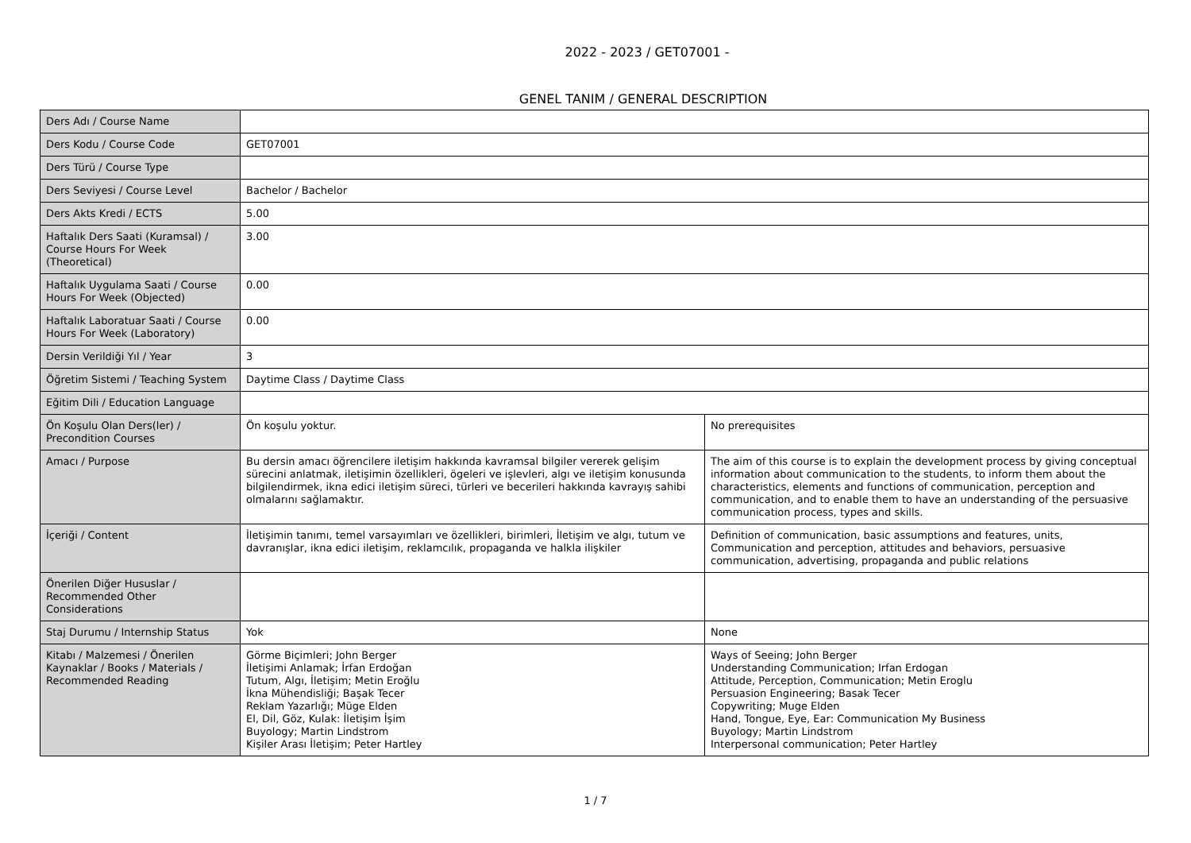2022 - 2023 / GET07001 -
GENEL TANIM / GENERAL DESCRIPTION
| Ders Adı / Course Name | | |
| Ders Kodu / Course Code | GET07001 | |
| Ders Türü / Course Type | | |
| Ders Seviyesi / Course Level | Bachelor / Bachelor | |
| Ders Akts Kredi / ECTS | 5.00 | |
| Haftalık Ders Saati (Kuramsal) / Course Hours For Week (Theoretical) | 3.00 | |
| Haftalık Uygulama Saati / Course Hours For Week (Objected) | 0.00 | |
| Haftalık Laboratuar Saati / Course Hours For Week (Laboratory) | 0.00 | |
| Dersin Verildiği Yıl / Year | 3 | |
| Öğretim Sistemi / Teaching System | Daytime Class / Daytime Class | |
| Eğitim Dili / Education Language | | |
| Ön Koşulu Olan Ders(ler) / Precondition Courses | Ön koşulu yoktur. | No prerequisites |
| Amacı / Purpose | Bu dersin amacı öğrencilere iletişim hakkında kavramsal bilgiler vererek gelişim sürecini anlatmak, iletişimin özellikleri, ögeleri ve işlevleri, algı ve iletişim konusunda bilgilendirmek, ikna edici iletişim süreci, türleri ve becerileri hakkında kavrayış sahibi olmalarını sağlamaktır. | The aim of this course is to explain the development process by giving conceptual information about communication to the students, to inform them about the characteristics, elements and functions of communication, perception and communication, and to enable them to have an understanding of the persuasive communication process, types and skills. |
| İçeriği / Content | İletişimin tanımı, temel varsayımları ve özellikleri, birimleri, İletişim ve algı, tutum ve davranışlar, ikna edici iletişim, reklamcılık, propaganda ve halkla ilişkiler | Definition of communication, basic assumptions and features, units, Communication and perception, attitudes and behaviors, persuasive communication, advertising, propaganda and public relations |
| Önerilen Diğer Hususlar / Recommended Other Considerations | | |
| Staj Durumu / Internship Status | Yok | None |
| Kitabı / Malzemesi / Önerilen Kaynaklar / Books / Materials / Recommended Reading | Görme Biçimleri; John Berger İletişimi Anlamak; İrfan Erdoğan Tutum, Algı, İletişim; Metin Eroğlu İkna Mühendisliği; Başak Tecer Reklam Yazarlığı; Müge Elden El, Dil, Göz, Kulak: İletişim İşim Buyology; Martin Lindstrom Kişiler Arası İletişim; Peter Hartley | Ways of Seeing; John Berger Understanding Communication; Irfan Erdogan Attitude, Perception, Communication; Metin Eroglu Persuasion Engineering; Basak Tecer Copywriting; Muge Elden Hand, Tongue, Eye, Ear: Communication My Business Buyology; Martin Lindstrom Interpersonal communication; Peter Hartley |
1 / 7